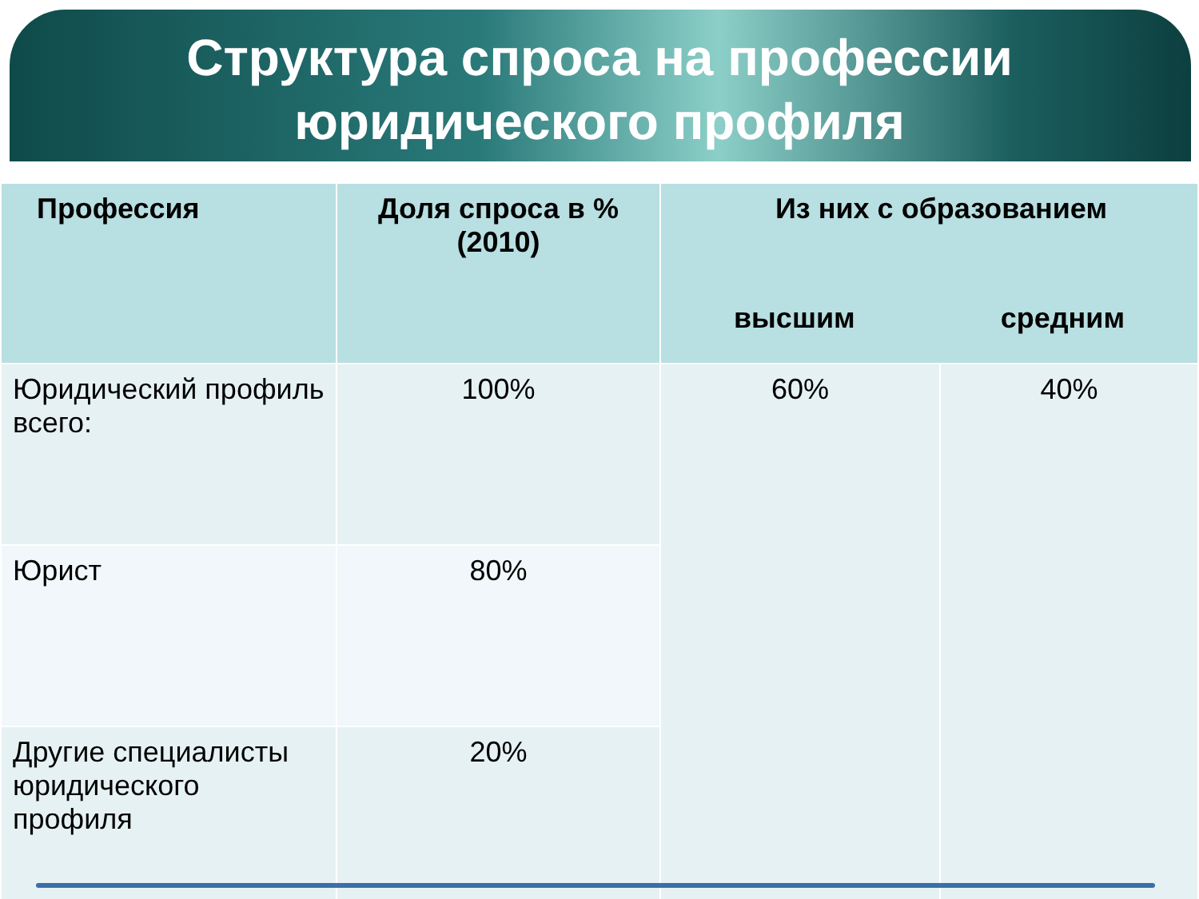Структура спроса на профессии
юридического профиля
| Профессия | Доля спроса в % (2010) | Из них с образованием высшим средним | |
| --- | --- | --- | --- |
| Юридический профиль всего: | 100% | 60% | 40% |
| Юрист | 80% | | |
| Другие специалисты юридического профиля | 20% | | |